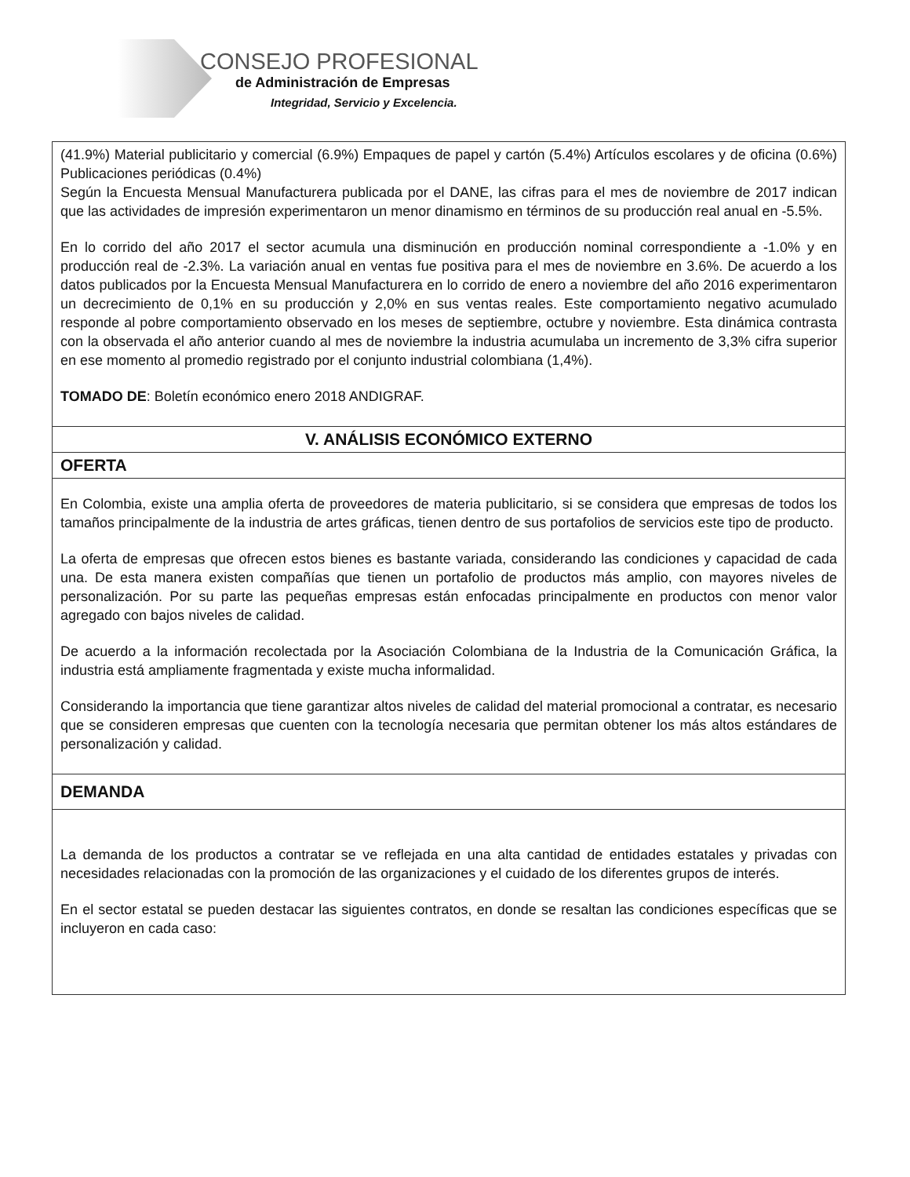CONSEJO PROFESIONAL
de Administración de Empresas
Integridad, Servicio y Excelencia.
| (41.9%) Material publicitario y comercial (6.9%) Empaques de papel y cartón (5.4%) Artículos escolares y de oficina (0.6%) Publicaciones periódicas (0.4%) Según la Encuesta Mensual Manufacturera publicada por el DANE, las cifras para el mes de noviembre de 2017 indican que las actividades de impresión experimentaron un menor dinamismo en términos de su producción real anual en -5.5%. En lo corrido del año 2017 el sector acumula una disminución en producción nominal correspondiente a -1.0% y en producción real de -2.3%. La variación anual en ventas fue positiva para el mes de noviembre en 3.6%. De acuerdo a los datos publicados por la Encuesta Mensual Manufacturera en lo corrido de enero a noviembre del año 2016 experimentaron un decrecimiento de 0,1% en su producción y 2,0% en sus ventas reales. Este comportamiento negativo acumulado responde al pobre comportamiento observado en los meses de septiembre, octubre y noviembre. Esta dinámica contrasta con la observada el año anterior cuando al mes de noviembre la industria acumulaba un incremento de 3,3% cifra superior en ese momento al promedio registrado por el conjunto industrial colombiana (1,4%). TOMADO DE : Boletín económico enero 2018 ANDIGRAF. |
| V. ANÁLISIS ECONÓMICO EXTERNO |
| OFERTA |
| En Colombia, existe una amplia oferta de proveedores de materia publicitario, si se considera que empresas de todos los tamaños principalmente de la industria de artes gráficas, tienen dentro de sus portafolios de servicios este tipo de producto. La oferta de empresas que ofrecen estos bienes es bastante variada, considerando las condiciones y capacidad de cada una. De esta manera existen compañías que tienen un portafolio de productos más amplio, con mayores niveles de personalización. Por su parte las pequeñas empresas están enfocadas principalmente en productos con menor valor agregado con bajos niveles de calidad. De acuerdo a la información recolectada por la Asociación Colombiana de la Industria de la Comunicación Gráfica, la industria está ampliamente fragmentada y existe mucha informalidad. Considerando la importancia que tiene garantizar altos niveles de calidad del material promocional a contratar, es necesario que se consideren empresas que cuenten con la tecnología necesaria que permitan obtener los más altos estándares de personalización y calidad. |
| DEMANDA |
| La demanda de los productos a contratar se ve reflejada en una alta cantidad de entidades estatales y privadas con necesidades relacionadas con la promoción de las organizaciones y el cuidado de los diferentes grupos de interés. En el sector estatal se pueden destacar las siguientes contratos, en donde se resaltan las condiciones específicas que se incluyeron en cada caso: |